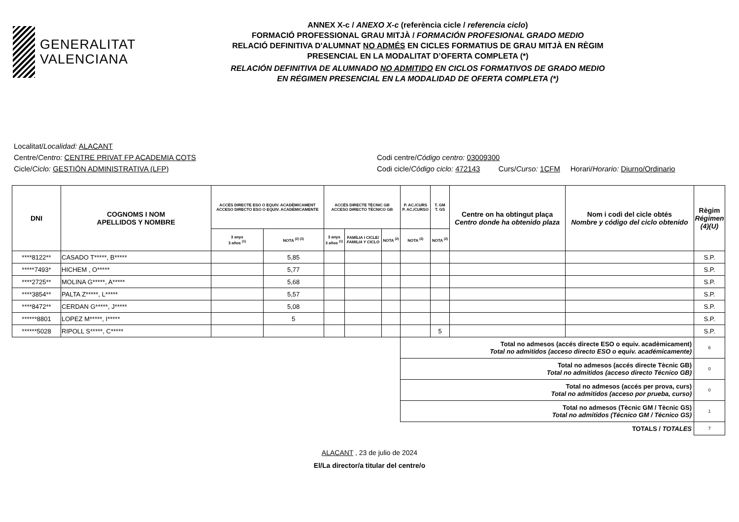GENERALITAT
VALENCIANA
ANNEX X-c / ANEXO X-c (referència cicle / referencia ciclo)
FORMACIÓ PROFESSIONAL GRAU MITJÀ / FORMACIÓN PROFESIONAL GRADO MEDIO
RELACIÓ DEFINITIVA D'ALUMNAT NO ADMÉS EN CICLES FORMATIUS DE GRAU MITJÀ EN RÈGIM
PRESENCIAL EN LA MODALITAT D’OFERTA COMPLETA (*)
RELACIÓN DEFINITIVA DE ALUMNADO NO ADMITIDO EN CICLOS FORMATIVOS DE GRADO MEDIO
EN RÉGIMEN PRESENCIAL EN LA MODALIDAD DE OFERTA COMPLETA (*)
Localitat/Localidad: ALACANT
Centre/Centro: CENTRE PRIVAT FP ACADEMIA COTS Codi centre/Código centro: 03009300
Cicle/Ciclo: GESTIÓN ADMINISTRATIVA (LFP) Codi cicle/Código ciclo: 472143 Curs/Curso: 1CFM Horari/Horario: Diurno/Ordinario
| DNI | COGNOMS I NOM APELLIDOS Y NOMBRE | ACCÉS DIRECTE ESO O EQUIV. ACADÈMICAMENT ACCESO DIRECTO ESO O EQUIV. ACADÉMICAMENTE | | ACCÉS DIRECTE TÈCNIC GB ACCESO DIRECTO TÉCNICO GB | | | P. AC./CURS P. AC./CURSO | T. GM T. GS | Centre on ha obtingut plaça Centro donde ha obtenido plaza | Nom i codi del cicle obtés Nombre y código del ciclo obtenido | Règim Régimen (4)(U) |
| --- | --- | --- | --- | --- | --- | --- | --- | --- | --- | --- | --- |
| | | 3 anys 3 años <sup>(1)</sup> | NOTA <sup>(2) (3)</sup> | 3 anys 3 años <sup>(1)</sup> | FAMÍLIA I CICLE/ FAMILIA Y CICLO | NOTA <sup>(2)</sup> | NOTA <sup>(2)</sup> | NOTA <sup>(2)</sup> | | | |
| ****8122** | CASADO T*****, B***** | | 5,85 | | | | | | | | S.P. |
| *****7493* | HICHEM , O***** | | 5,77 | | | | | | | | S.P. |
| ****2725** | MOLINA G*****, A***** | | 5,68 | | | | | | | | S.P. |
| ****3854** | PALTA Z*****, L***** | | 5,57 | | | | | | | | S.P. |
| ****8472** | CERDAN G*****, J***** | | 5,08 | | | | | | | | S.P. |
| ******8801 | LOPEZ M*****, I***** | | 5 | | | | | | | | S.P. |
| ******5028 | RIPOLL S*****, C***** | | | | | | | 5 | | | S.P. |
| | | | | | | | Total no admesos (accés directe ESO o equiv. acadèmicament) Total no admitidos (acceso directo ESO o equiv. académicamente) | | | | 6 |
| | | | | | | | Total no admesos (accés directe Tècnic GB) Total no admitidos (acceso directo Técnico GB) | | | | 0 |
| | | | | | | | Total no admesos (accés per prova, curs) Total no admitidos (acceso por prueba, curso) | | | | 0 |
| | | | | | | | Total no admesos (Tècnic GM / Tècnic GS) Total no admitidos (Técnico GM / Técnico GS) | | | | 1 |
| TOTALS / TOTALES | | | | | | | | | | | 7 |
ALACANT , 23 de julio de 2024
El/La director/a titular del centre/o